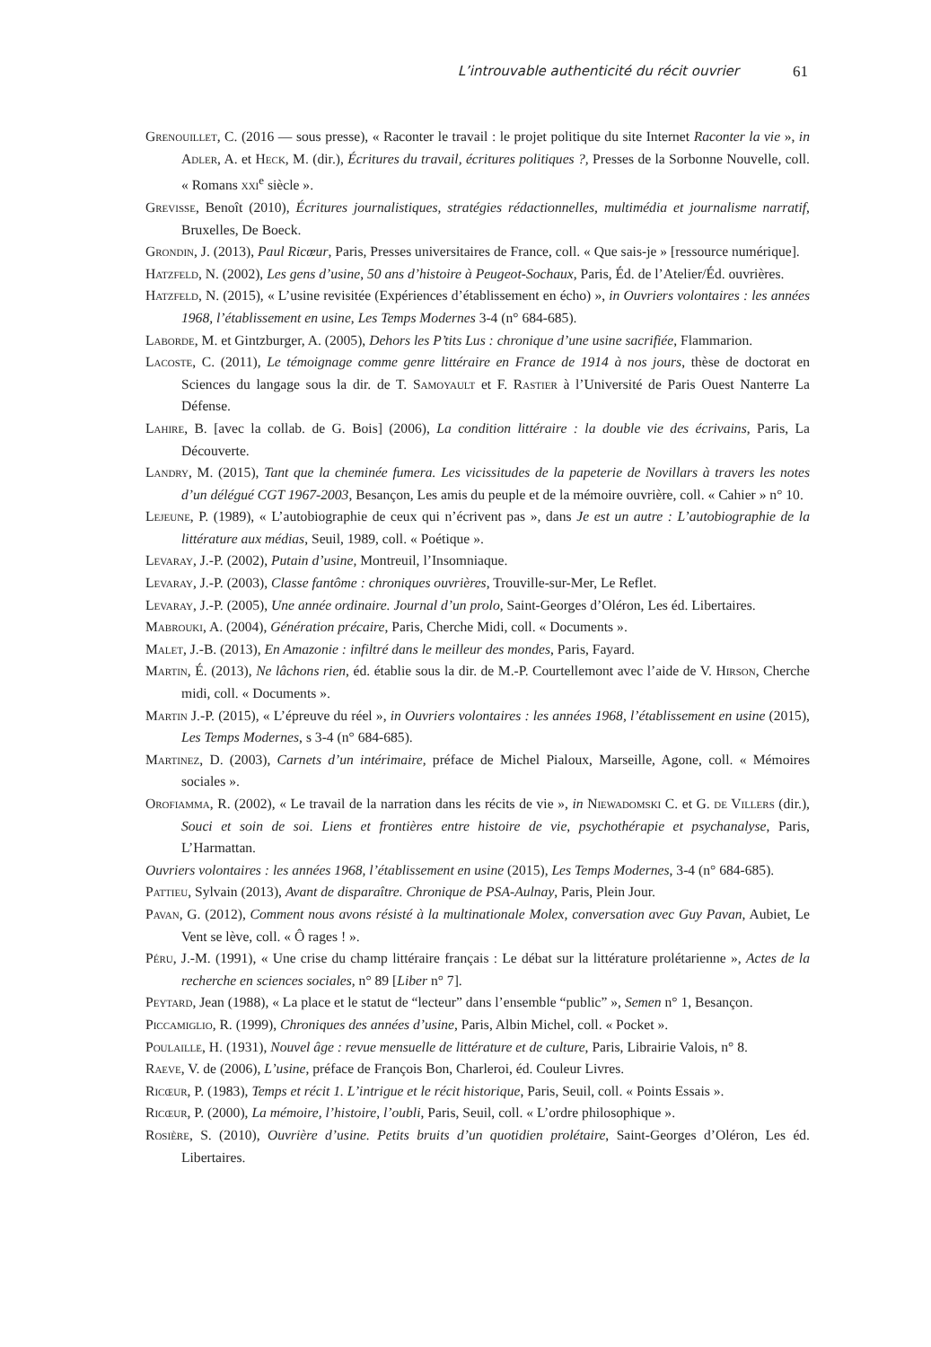L’introuvable authenticité du récit ouvrier 61
Grenouillet, C. (2016 — sous presse), « Raconter le travail : le projet politique du site Internet Raconter la vie », in Adler, A. et Heck, M. (dir.), Écritures du travail, écritures politiques ?, Presses de la Sorbonne Nouvelle, coll. « Romans xxi<sup>e</sup> siècle ».
Grevisse, Benoît (2010), Écritures journalistiques, stratégies rédactionnelles, multimédia et journalisme narratif, Bruxelles, De Boeck.
Grondin, J. (2013), Paul Ricœur, Paris, Presses universitaires de France, coll. « Que sais-je » [ressource numérique].
Hatzfeld, N. (2002), Les gens d’usine, 50 ans d’histoire à Peugeot-Sochaux, Paris, Éd. de l’Atelier/Éd. ouvrières.
Hatzfeld, N. (2015), « L’usine revisitée (Expériences d’établissement en écho) », in Ouvriers volontaires : les années 1968, l’établissement en usine, Les Temps Modernes 3-4 (n° 684-685).
Laborde, M. et Gintzburger, A. (2005), Dehors les P’tits Lus : chronique d’une usine sacrifiée, Flammarion.
Lacoste, C. (2011), Le témoignage comme genre littéraire en France de 1914 à nos jours, thèse de doctorat en Sciences du langage sous la dir. de T. Samoyault et F. Rastier à l’Université de Paris Ouest Nanterre La Défense.
Lahire, B. [avec la collab. de G. Bois] (2006), La condition littéraire : la double vie des écrivains, Paris, La Découverte.
Landry, M. (2015), Tant que la cheminée fumera. Les vicissitudes de la papeterie de Novillars à travers les notes d’un délégué CGT 1967-2003, Besançon, Les amis du peuple et de la mémoire ouvrière, coll. « Cahier » n° 10.
Lejeune, P. (1989), « L’autobiographie de ceux qui n’écrivent pas », dans Je est un autre : L’autobiographie de la littérature aux médias, Seuil, 1989, coll. « Poétique ».
Levaray, J.-P. (2002), Putain d’usine, Montreuil, l’Insomniaque.
Levaray, J.-P. (2003), Classe fantôme : chroniques ouvrières, Trouville-sur-Mer, Le Reflet.
Levaray, J.-P. (2005), Une année ordinaire. Journal d’un prolo, Saint-Georges d’Oléron, Les éd. Libertaires.
Mabrouki, A. (2004), Génération précaire, Paris, Cherche Midi, coll. « Documents ».
Malet, J.-B. (2013), En Amazonie : infiltré dans le meilleur des mondes, Paris, Fayard.
Martin, É. (2013), Ne lâchons rien, éd. établie sous la dir. de M.-P. Courtellemont avec l’aide de V. Hirson, Cherche midi, coll. « Documents ».
Martin J.-P. (2015), « L’épreuve du réel », in Ouvriers volontaires : les années 1968, l’établissement en usine (2015), Les Temps Modernes, s 3-4 (n° 684-685).
Martinez, D. (2003), Carnets d’un intérimaire, préface de Michel Pialoux, Marseille, Agone, coll. « Mémoires sociales ».
Orofiamma, R. (2002), « Le travail de la narration dans les récits de vie », in Niewadomski C. et G. de Villers (dir.), Souci et soin de soi. Liens et frontières entre histoire de vie, psychothérapie et psychanalyse, Paris, L’Harmattan.
Ouvriers volontaires : les années 1968, l’établissement en usine (2015), Les Temps Modernes, 3-4 (n° 684-685).
Pattieu, Sylvain (2013), Avant de disparaître. Chronique de PSA-Aulnay, Paris, Plein Jour.
Pavan, G. (2012), Comment nous avons résisté à la multinationale Molex, conversation avec Guy Pavan, Aubiet, Le Vent se lève, coll. « Ô rages ! ».
Péru, J.-M. (1991), « Une crise du champ littéraire français : Le débat sur la littérature prolétarienne », Actes de la recherche en sciences sociales, n° 89 [Liber n° 7].
Peytard, Jean (1988), « La place et le statut de “lecteur” dans l’ensemble “public” », Semen n° 1, Besançon.
Piccamiglio, R. (1999), Chroniques des années d’usine, Paris, Albin Michel, coll. « Pocket ».
Poulaille, H. (1931), Nouvel âge : revue mensuelle de littérature et de culture, Paris, Librairie Valois, n° 8.
Raeve, V. de (2006), L’usine, préface de François Bon, Charleroi, éd. Couleur Livres.
Ricœur, P. (1983), Temps et récit 1. L’intrigue et le récit historique, Paris, Seuil, coll. « Points Essais ».
Ricœur, P. (2000), La mémoire, l’histoire, l’oubli, Paris, Seuil, coll. « L’ordre philosophique ».
Rosière, S. (2010), Ouvrière d’usine. Petits bruits d’un quotidien prolétaire, Saint-Georges d’Oléron, Les éd. Libertaires.